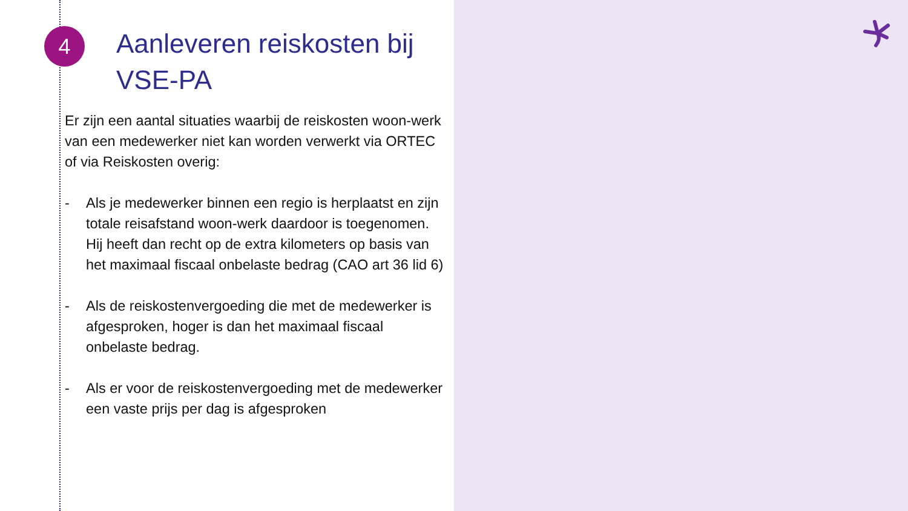4
Aanleveren reiskosten bij VSE-PA
Er zijn een aantal situaties waarbij de reiskosten woon-werk van een medewerker niet kan worden verwerkt via ORTEC of via Reiskosten overig:
- Als je medewerker binnen een regio is herplaatst en zijn totale reisafstand woon-werk daardoor is toegenomen. Hij heeft dan recht op de extra kilometers op basis van het maximaal fiscaal onbelaste bedrag (CAO art 36 lid 6)
- Als de reiskostenvergoeding die met de medewerker is afgesproken, hoger is dan het maximaal fiscaal onbelaste bedrag.
- Als er voor de reiskostenvergoeding met de medewerker een vaste prijs per dag is afgesproken